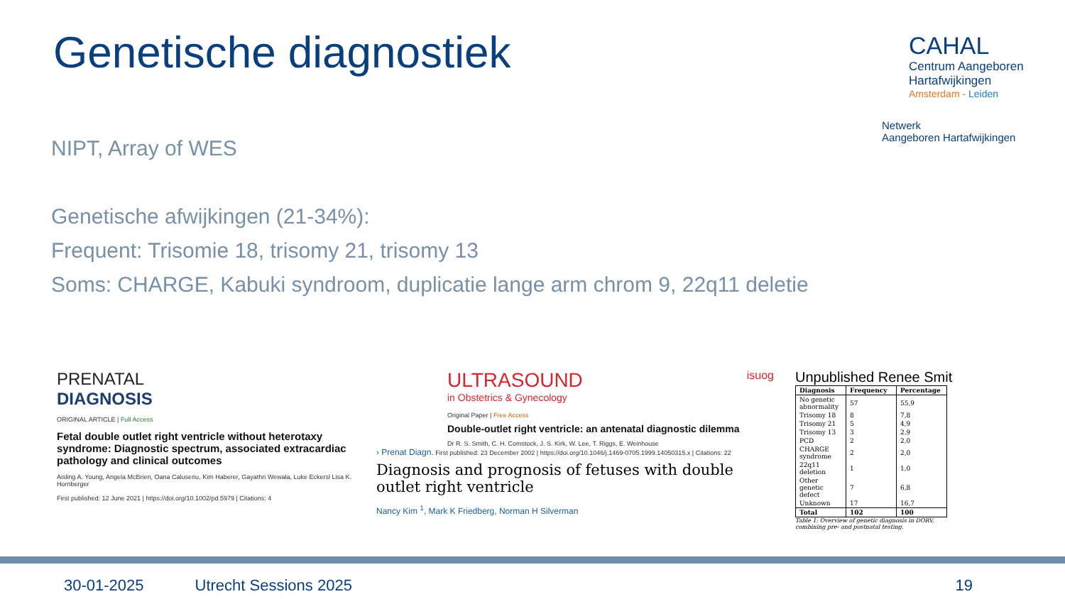Genetische diagnostiek
CAHAL
Centrum Aangeboren
Hartafwijkingen
Amsterdam - Leiden
Netwerk
Aangeboren Hartafwijkingen
NIPT, Array of WES
Genetische afwijkingen (21-34%):
Frequent: Trisomie 18, trisomy 21, trisomy 13
Soms: CHARGE, Kabuki syndroom, duplicatie lange arm chrom 9, 22q11 deletie
PRENATAL
DIAGNOSIS
ORIGINAL ARTICLE | Full Access
Fetal double outlet right ventricle without heterotaxy syndrome: Diagnostic spectrum, associated extracardiac pathology and clinical outcomes
Aisling A. Young, Angela McBrien, Oana Caluseriu, Kim Haberer, Gayathri Wewala, Luke Eckersl Lisa K. Hornberger
First published: 12 June 2021 | https://doi.org/10.1002/pd.5979 | Citations: 4
ULTRASOUND isuog
in Obstetrics & Gynecology
Original Paper | Free Access
Double-outlet right ventricle: an antenatal diagnostic dilemma
Dr R. S. Smith, C. H. Comstock, J. S. Kirk, W. Lee, T. Riggs, E. Weinhouse
› Prenat Diagn. First published: 23 December 2002 | https://doi.org/10.1046/j.1469-0705.1999.14050315.x | Citations: 22
Diagnosis and prognosis of fetuses with double outlet right ventricle
Nancy Kim <sup>1</sup>, Mark K Friedberg, Norman H Silverman
Unpublished Renee Smit
| Diagnosis | Frequency | Percentage |
| --- | --- | --- |
| No genetic abnormality | 57 | 55,9 |
| Trisomy 18 | 8 | 7,8 |
| Trisomy 21 | 5 | 4,9 |
| Trisomy 13 | 3 | 2,9 |
| PCD | 2 | 2,0 |
| CHARGE syndrome | 2 | 2,0 |
| 22q11 deletion | 1 | 1,0 |
| Other genetic defect | 7 | 6,8 |
| Unknown | 17 | 16,7 |
| Total | 102 | 100 |
Table 1: Overview of genetic diagnosis in DORV, combining pre- and postnatal testing.
30-01-2025 Utrecht Sessions 2025 19